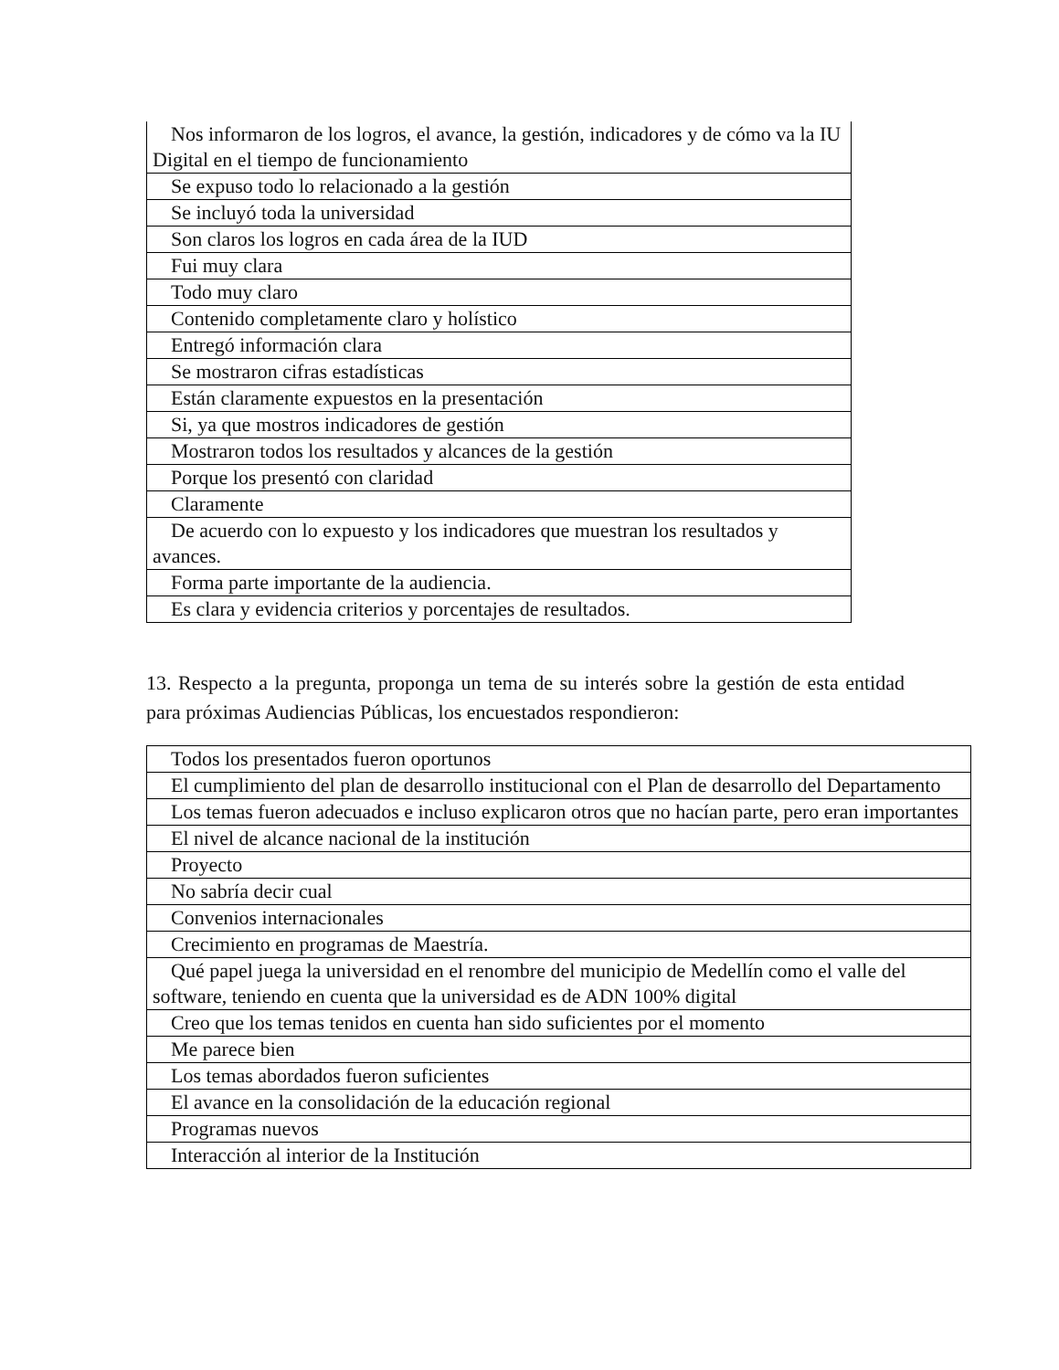| Nos informaron de los logros, el avance, la gestión, indicadores y de cómo va la IU Digital en el tiempo de funcionamiento |
| Se expuso todo lo relacionado a la gestión |
| Se incluyó toda la universidad |
| Son claros los logros en cada área de la IUD |
| Fui muy clara |
| Todo muy claro |
| Contenido completamente claro y holístico |
| Entregó información clara |
| Se mostraron cifras estadísticas |
| Están claramente expuestos en la presentación |
| Si, ya que mostros indicadores de gestión |
| Mostraron todos los resultados y alcances de la gestión |
| Porque los presentó con claridad |
| Claramente |
| De acuerdo con lo expuesto y los indicadores que muestran los resultados y avances. |
| Forma parte importante de la audiencia. |
| Es clara y evidencia criterios y porcentajes de resultados. |
13. Respecto a la pregunta, proponga un tema de su interés sobre la gestión de esta entidad para próximas Audiencias Públicas, los encuestados respondieron:
| Todos los presentados fueron oportunos |
| El cumplimiento del plan de desarrollo institucional con el Plan de desarrollo del Departamento |
| Los temas fueron adecuados e incluso explicaron otros que no hacían parte, pero eran importantes |
| El nivel de alcance nacional de la institución |
| Proyecto |
| No sabría decir cual |
| Convenios internacionales |
| Crecimiento en programas de Maestría. |
| Qué papel juega la universidad en el renombre del municipio de Medellín como el valle del software, teniendo en cuenta que la universidad es de ADN 100% digital |
| Creo que los temas tenidos en cuenta han sido suficientes por el momento |
| Me parece bien |
| Los temas abordados fueron suficientes |
| El avance en la consolidación de la educación regional |
| Programas nuevos |
| Interacción al interior de la Institución |